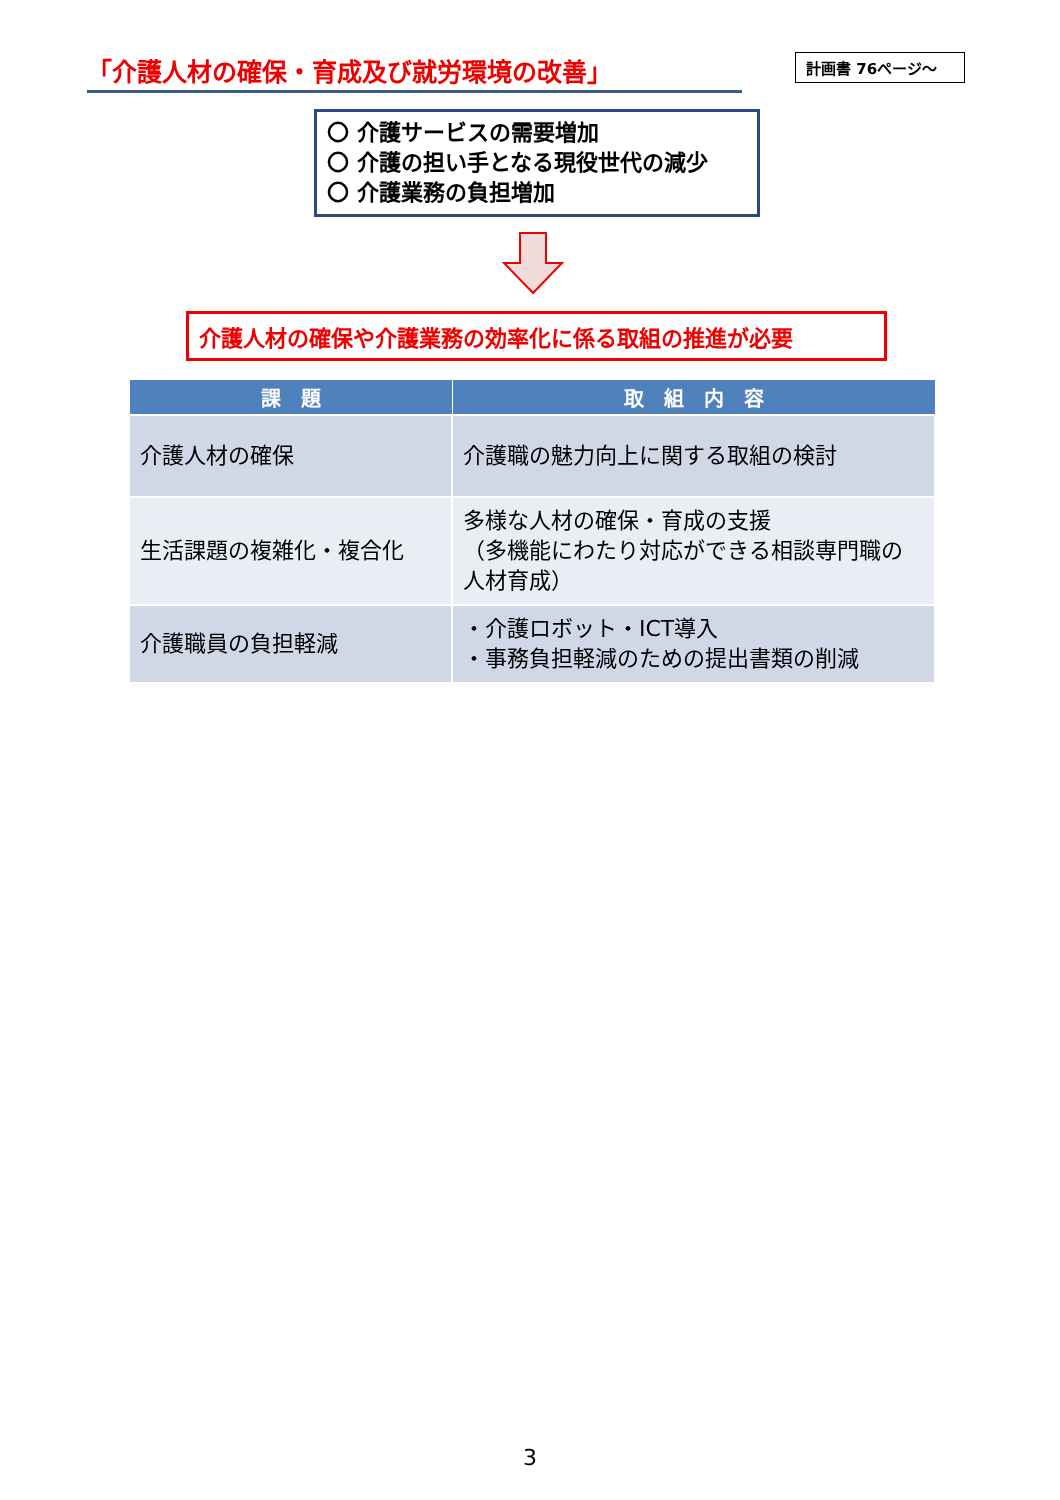「介護人材の確保・育成及び就労環境の改善」
計画書 76ページ～
〇 介護サービスの需要増加
〇 介護の担い手となる現役世代の減少
〇 介護業務の負担増加
介護人材の確保や介護業務の効率化に係る取組の推進が必要
| 課 題 | 取 組 内 容 |
| --- | --- |
| 介護人材の確保 | 介護職の魅力向上に関する取組の検討 |
| 生活課題の複雑化・複合化 | 多様な人材の確保・育成の支援 （多機能にわたり対応ができる相談専門職の人材育成） |
| 介護職員の負担軽減 | ・介護ロボット・ICT導入 ・事務負担軽減のための提出書類の削減 |
3